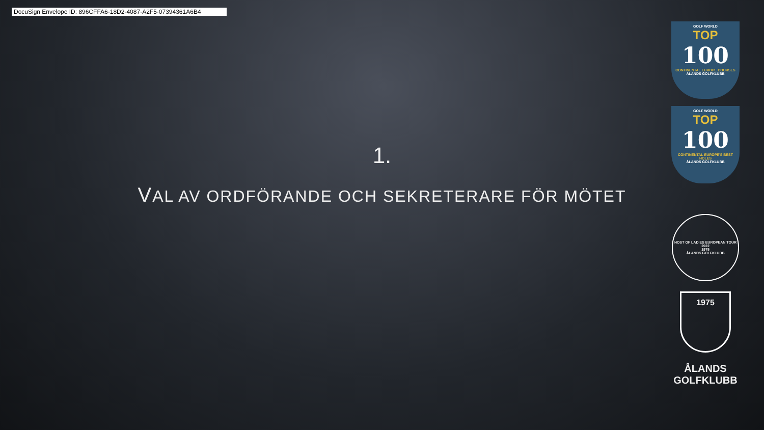DocuSign Envelope ID: 896CFFA6-18D2-4087-A2F5-07394361A6B4
1.
VAL AV ORDFÖRANDE OCH SEKRETERARE FÖR MÖTET
GOLF WORLD
TOP
100
CONTINENTAL EUROPE COURSES
ÅLANDS GOLFKLUBB
GOLF WORLD
TOP
100
CONTINENTAL EUROPE'S BEST HOLES
ÅLANDS GOLFKLUBB
HOST OF LADIES EUROPEAN TOUR 2022
1975
ÅLANDS GOLFKLUBB
1975
ÅLANDS
GOLFKLUBB